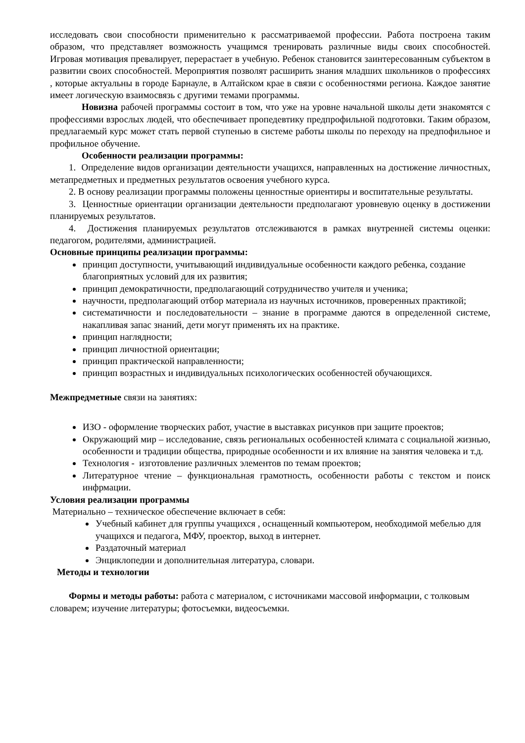исследовать свои способности применительно к рассматриваемой профессии. Работа построена таким образом, что представляет возможность учащимся тренировать различные виды своих способностей. Игровая мотивация превалирует, перерастает в учебную. Ребенок становится заинтересованным субъектом в развитии своих способностей. Мероприятия позволят расширить знания младших школьников о профессиях , которые актуальны в городе Барнауле, в Алтайском крае в связи с особенностями региона. Каждое занятие имеет логическую взаимосвязь с другими темами программы.
Новизна рабочей программы состоит в том, что уже на уровне начальной школы дети знакомятся с профессиями взрослых людей, что обеспечивает пропедевтику предпрофильной подготовки. Таким образом, предлагаемый курс может стать первой ступенью в системе работы школы по переходу на предпофильное и профильное обучение.
Особенности реализации программы:
1. Определение видов организации деятельности учащихся, направленных на достижение личностных, метапредметных и предметных результатов освоения учебного курса.
2. В основу реализации программы положены ценностные ориентиры и воспитательные результаты.
3. Ценностные ориентации организации деятельности предполагают уровневую оценку в достижении планируемых результатов.
4. Достижения планируемых результатов отслеживаются в рамках внутренней системы оценки: педагогом, родителями, администрацией.
Основные принципы реализации программы:
принцип доступности, учитывающий индивидуальные особенности каждого ребенка, создание благоприятных условий для их развития;
принцип демократичности, предполагающий сотрудничество учителя и ученика;
научности, предполагающий отбор материала из научных источников, проверенных практикой;
систематичности и последовательности – знание в программе даются в определенной системе, накапливая запас знаний, дети могут применять их на практике.
принцип наглядности;
принцип личностной ориентации;
принцип практической направленности;
принцип возрастных и индивидуальных психологических особенностей обучающихся.
Межпредметные связи на занятиях:
ИЗО - оформление творческих работ, участие в выставках рисунков при защите проектов;
Окружающий мир – исследование, связь региональных особенностей климата с социальной жизнью, особенности и традиции общества, природные особенности и их влияние на занятия человека и т.д.
Технология - изготовление различных элементов по темам проектов;
Литературное чтение – функциональная грамотность, особенности работы с текстом и поиск инфрмации.
Условия реализации программы
Материально – техническое обеспечение включает в себя:
Учебный кабинет для группы учащихся , оснащенный компьютером, необходимой мебелью для учащихся и педагога, МФУ, проектор, выход в интернет.
Раздаточный материал
Энциклопедии и дополнительная литература, словари.
Методы и технологии
Формы и методы работы: работа с материалом, с источниками массовой информации, с толковым словарем; изучение литературы; фотосъемки, видеосъемки.